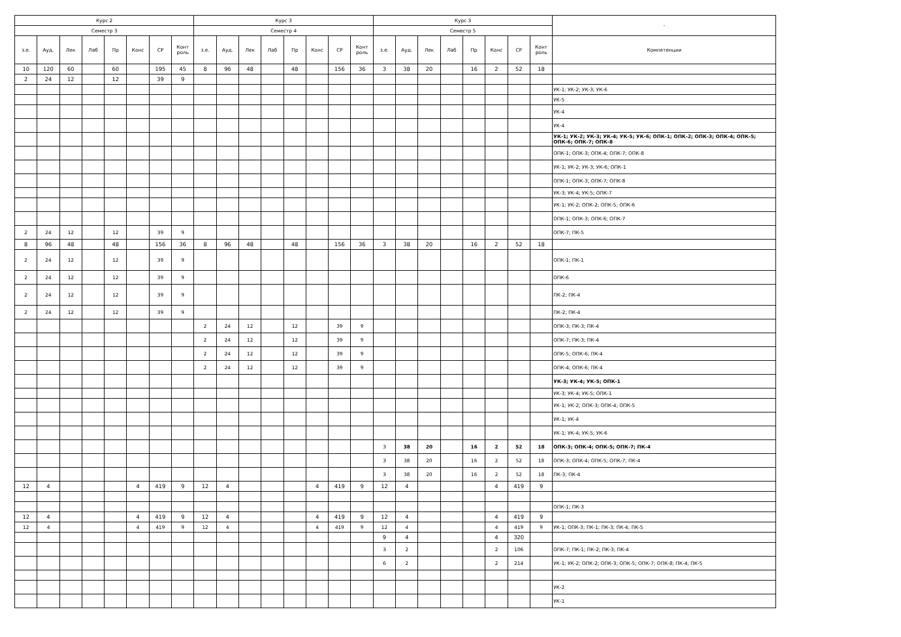| Курс 2 | | | | | | | | Курс 3 | | | | | | | | Курс 3 | | | | | | | | - |
| --- | --- | --- | --- | --- | --- | --- | --- | --- | --- | --- | --- | --- | --- | --- | --- | --- | --- | --- | --- | --- | --- | --- | --- | --- |
| Семестр 3 | | | | | | | | Семестр 4 | | | | | | | | Семестр 5 | | | | | | | | |
| з.е. | Ауд. | Лек | Лаб | Пр | Конс | СР | Конт роль | з.е. | Ауд. | Лек | Лаб | Пр | Конс | СР | Конт роль | з.е. | Ауд. | Лек | Лаб | Пр | Конс | СР | Конт роль | Компетенции |
| 10 | 120 | 60 | | 60 | | 195 | 45 | 8 | 96 | 48 | | 48 | | 156 | 36 | 3 | 38 | 20 | | 16 | 2 | 52 | 18 | |
| 2 | 24 | 12 | | 12 | | 39 | 9 | | | | | | | | | | | | | | | | | |
| | | | | | | | | | | | | | | | | | | | | | | | | УК-1; УК-2; УК-3; УК-6 |
| | | | | | | | | | | | | | | | | | | | | | | | | УК-5 |
| | | | | | | | | | | | | | | | | | | | | | | | | УК-4 |
| | | | | | | | | | | | | | | | | | | | | | | | | УК-4 |
| | | | | | | | | | | | | | | | | | | | | | | | | УК-1; УК-2; УК-3; УК-4; УК-5; УК-6; ОПК-1; ОПК-2; ОПК-3; ОПК-4; ОПК-5; ОПК-6; ОПК-7; ОПК-8 |
| | | | | | | | | | | | | | | | | | | | | | | | | ОПК-1; ОПК-3; ОПК-4; ОПК-7; ОПК-8 |
| | | | | | | | | | | | | | | | | | | | | | | | | УК-1; УК-2; УК-3; УК-6; ОПК-1 |
| | | | | | | | | | | | | | | | | | | | | | | | | ОПК-1; ОПК-3; ОПК-7; ОПК-8 |
| | | | | | | | | | | | | | | | | | | | | | | | | УК-3; УК-4; УК-5; ОПК-7 |
| | | | | | | | | | | | | | | | | | | | | | | | | УК-1; УК-2; ОПК-2; ОПК-5; ОПК-6 |
| | | | | | | | | | | | | | | | | | | | | | | | | ОПК-1; ОПК-3; ОПК-6; ОПК-7 |
| 2 | 24 | 12 | | 12 | | 39 | 9 | | | | | | | | | | | | | | | | | ОПК-7; ПК-5 |
| 8 | 96 | 48 | | 48 | | 156 | 36 | 8 | 96 | 48 | | 48 | | 156 | 36 | 3 | 38 | 20 | | 16 | 2 | 52 | 18 | |
| 2 | 24 | 12 | | 12 | | 39 | 9 | | | | | | | | | | | | | | | | | ОПК-1; ПК-1 |
| 2 | 24 | 12 | | 12 | | 39 | 9 | | | | | | | | | | | | | | | | | ОПК-6 |
| 2 | 24 | 12 | | 12 | | 39 | 9 | | | | | | | | | | | | | | | | | ПК-2; ПК-4 |
| 2 | 24 | 12 | | 12 | | 39 | 9 | | | | | | | | | | | | | | | | | ПК-2; ПК-4 |
| | | | | | | | | 2 | 24 | 12 | | 12 | | 39 | 9 | | | | | | | | | ОПК-3; ПК-3; ПК-4 |
| | | | | | | | | 2 | 24 | 12 | | 12 | | 39 | 9 | | | | | | | | | ОПК-7; ПК-3; ПК-4 |
| | | | | | | | | 2 | 24 | 12 | | 12 | | 39 | 9 | | | | | | | | | ОПК-5; ОПК-6; ПК-4 |
| | | | | | | | | 2 | 24 | 12 | | 12 | | 39 | 9 | | | | | | | | | ОПК-4; ОПК-6; ПК-4 |
| | | | | | | | | | | | | | | | | | | | | | | | | УК-3; УК-4; УК-5; ОПК-1 |
| | | | | | | | | | | | | | | | | | | | | | | | | УК-3; УК-4; УК-5; ОПК-1 |
| | | | | | | | | | | | | | | | | | | | | | | | | УК-1; УК-2; ОПК-3; ОПК-4; ОПК-5 |
| | | | | | | | | | | | | | | | | | | | | | | | | УК-1; УК-4 |
| | | | | | | | | | | | | | | | | | | | | | | | | УК-1; УК-4; УК-5; УК-6 |
| | | | | | | | | | | | | | | | | 3 | 38 | 20 | | 16 | 2 | 52 | 18 | ОПК-3; ОПК-4; ОПК-5; ОПК-7; ПК-4 |
| | | | | | | | | | | | | | | | | 3 | 38 | 20 | | 16 | 2 | 52 | 18 | ОПК-3; ОПК-4; ОПК-5; ОПК-7; ПК-4 |
| | | | | | | | | | | | | | | | | 3 | 38 | 20 | | 16 | 2 | 52 | 18 | ПК-3; ПК-4 |
| 12 | 4 | | | | 4 | 419 | 9 | 12 | 4 | | | | 4 | 419 | 9 | 12 | 4 | | | | 4 | 419 | 9 | |
| | | | | | | | | | | | | | | | | | | | | | | | | ОПК-1; ПК-3 |
| 12 | 4 | | | | 4 | 419 | 9 | 12 | 4 | | | | 4 | 419 | 9 | 12 | 4 | | | | 4 | 419 | 9 | |
| 12 | 4 | | | | 4 | 419 | 9 | 12 | 4 | | | | 4 | 419 | 9 | 12 | 4 | | | | 4 | 419 | 9 | УК-1; ОПК-3; ПК-1; ПК-3; ПК-4; ПК-5 |
| | | | | | | | | | | | | | | | | 9 | 4 | | | | 4 | 320 | | |
| | | | | | | | | | | | | | | | | 3 | 2 | | | | 2 | 106 | | ОПК-7; ПК-1; ПК-2; ПК-3; ПК-4 |
| | | | | | | | | | | | | | | | | 6 | 2 | | | | 2 | 214 | | УК-1; УК-2; ОПК-2; ОПК-3; ОПК-5; ОПК-7; ОПК-8; ПК-4; ПК-5 |
| | | | | | | | | | | | | | | | | | | | | | | | | УК-2 |
| | | | | | | | | | | | | | | | | | | | | | | | | УК-1 |